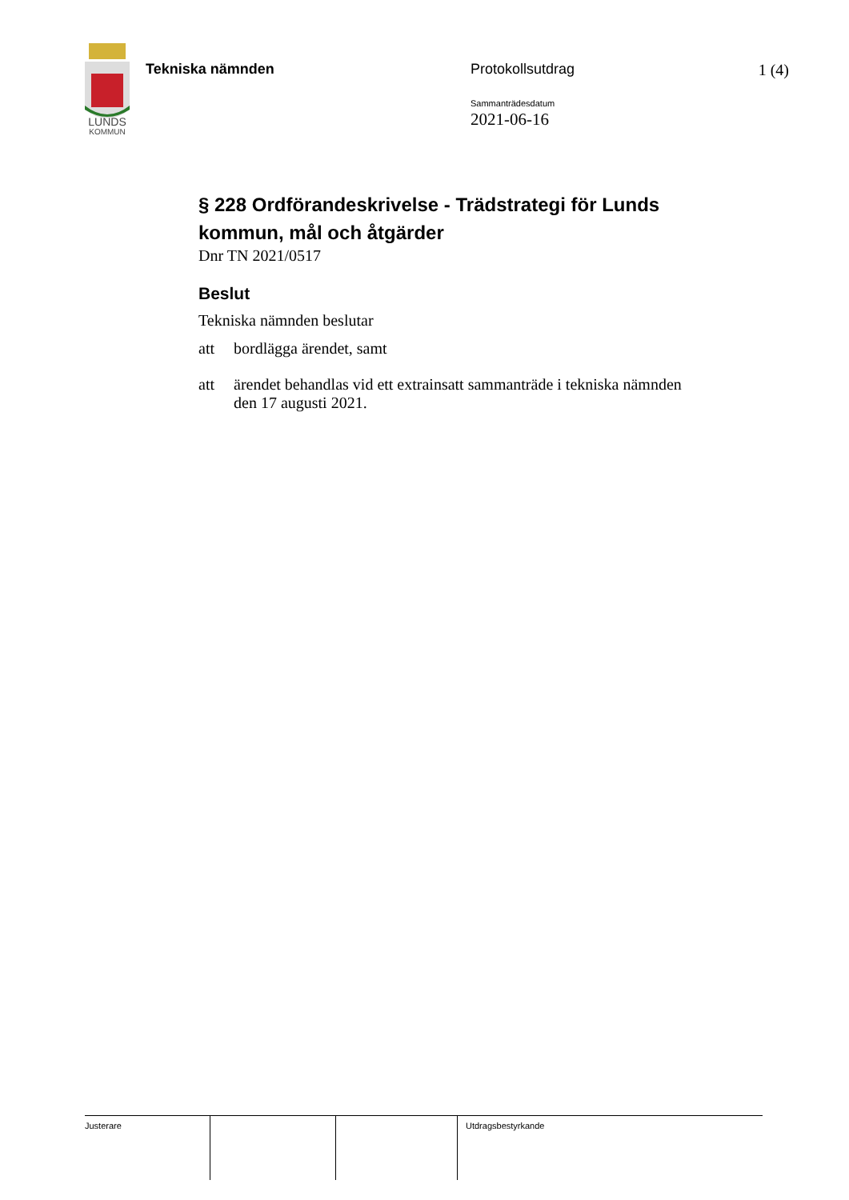LUNDS
KOMMUN
Tekniska nämnden Protokollsutdrag
Sammanträdesdatum
2021-06-16
1 (4)
§ 228 Ordförandeskrivelse - Trädstrategi för Lunds kommun, mål och åtgärder
Dnr TN 2021/0517
Beslut
Tekniska nämnden beslutar
att bordlägga ärendet, samt
att ärendet behandlas vid ett extrainsatt sammanträde i tekniska nämnden den 17 augusti 2021.
| Justerare | | | Utdragsbestyrkande |